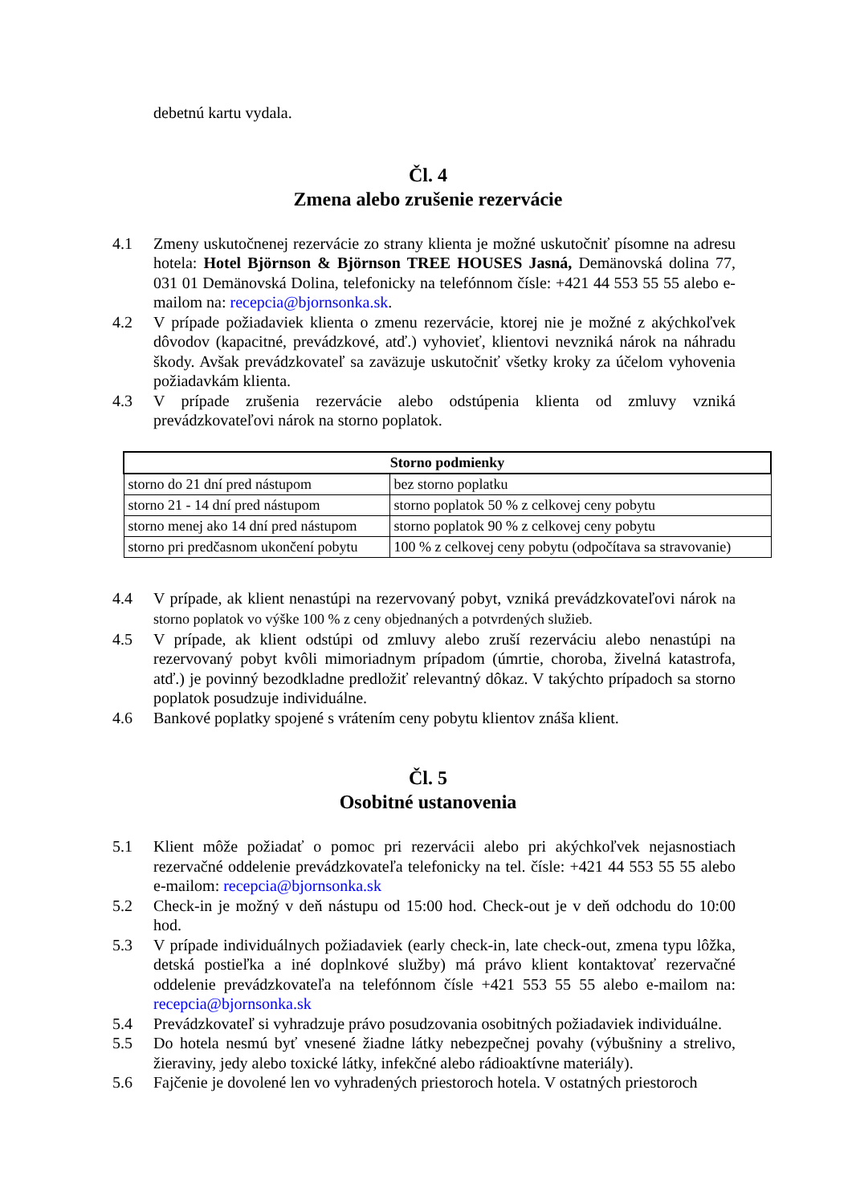debetnú kartu vydala.
Čl. 4
Zmena alebo zrušenie rezervácie
4.1 Zmeny uskutočnenej rezervácie zo strany klienta je možné uskutočniť písomne na adresu hotela: Hotel Björnson & Björnson TREE HOUSES Jasná, Demänovská dolina 77, 031 01 Demänovská Dolina, telefonicky na telefónnom čísle: +421 44 553 55 55 alebo e-mailom na: recepcia@bjornsonka.sk.
4.2 V prípade požiadaviek klienta o zmenu rezervácie, ktorej nie je možné z akýchkoľvek dôvodov (kapacitné, prevádzkové, atď.) vyhovieť, klientovi nevzniká nárok na náhradu škody. Avšak prevádzkovateľ sa zaväzuje uskutočniť všetky kroky za účelom vyhovenia požiadavkám klienta.
4.3 V prípade zrušenia rezervácie alebo odstúpenia klienta od zmluvy vzniká prevádzkovateľovi nárok na storno poplatok.
| Storno podmienky | |
| --- | --- |
| storno do 21 dní pred nástupom | bez storno poplatku |
| storno 21 - 14 dní pred nástupom | storno poplatok 50 % z celkovej ceny pobytu |
| storno menej ako 14 dní pred nástupom | storno poplatok 90 % z celkovej ceny pobytu |
| storno pri predčasnom ukončení pobytu | 100 % z celkovej ceny pobytu (odpočítava sa stravovanie) |
4.4 V prípade, ak klient nenastúpi na rezervovaný pobyt, vzniká prevádzkovateľovi nárok na storno poplatok vo výške 100 % z ceny objednaných a potvrdených služieb.
4.5 V prípade, ak klient odstúpi od zmluvy alebo zruší rezerváciu alebo nenastúpi na rezervovaný pobyt kvôli mimoriadnym prípadom (úmrtie, choroba, živelná katastrofa, atď.) je povinný bezodkladne predložiť relevantný dôkaz. V takýchto prípadoch sa storno poplatok posudzuje individuálne.
4.6 Bankové poplatky spojené s vrátením ceny pobytu klientov znáša klient.
Čl. 5
Osobitné ustanovenia
5.1 Klient môže požiadať o pomoc pri rezervácii alebo pri akýchkoľvek nejasnostiach rezervačné oddelenie prevádzkovateľa telefonicky na tel. čísle: +421 44 553 55 55 alebo e-mailom: recepcia@bjornsonka.sk
5.2 Check-in je možný v deň nástupu od 15:00 hod. Check-out je v deň odchodu do 10:00 hod.
5.3 V prípade individuálnych požiadaviek (early check-in, late check-out, zmena typu lôžka, detská postieľka a iné doplnkové služby) má právo klient kontaktovať rezervačné oddelenie prevádzkovateľa na telefónnom čísle +421 553 55 55 alebo e-mailom na: recepcia@bjornsonka.sk
5.4 Prevádzkovateľ si vyhradzuje právo posudzovania osobitných požiadaviek individuálne.
5.5 Do hotela nesmú byť vnesené žiadne látky nebezpečnej povahy (výbušniny a strelivo, žieraviny, jedy alebo toxické látky, infekčné alebo rádioaktívne materiály).
5.6 Fajčenie je dovolené len vo vyhradených priestoroch hotela. V ostatných priestoroch